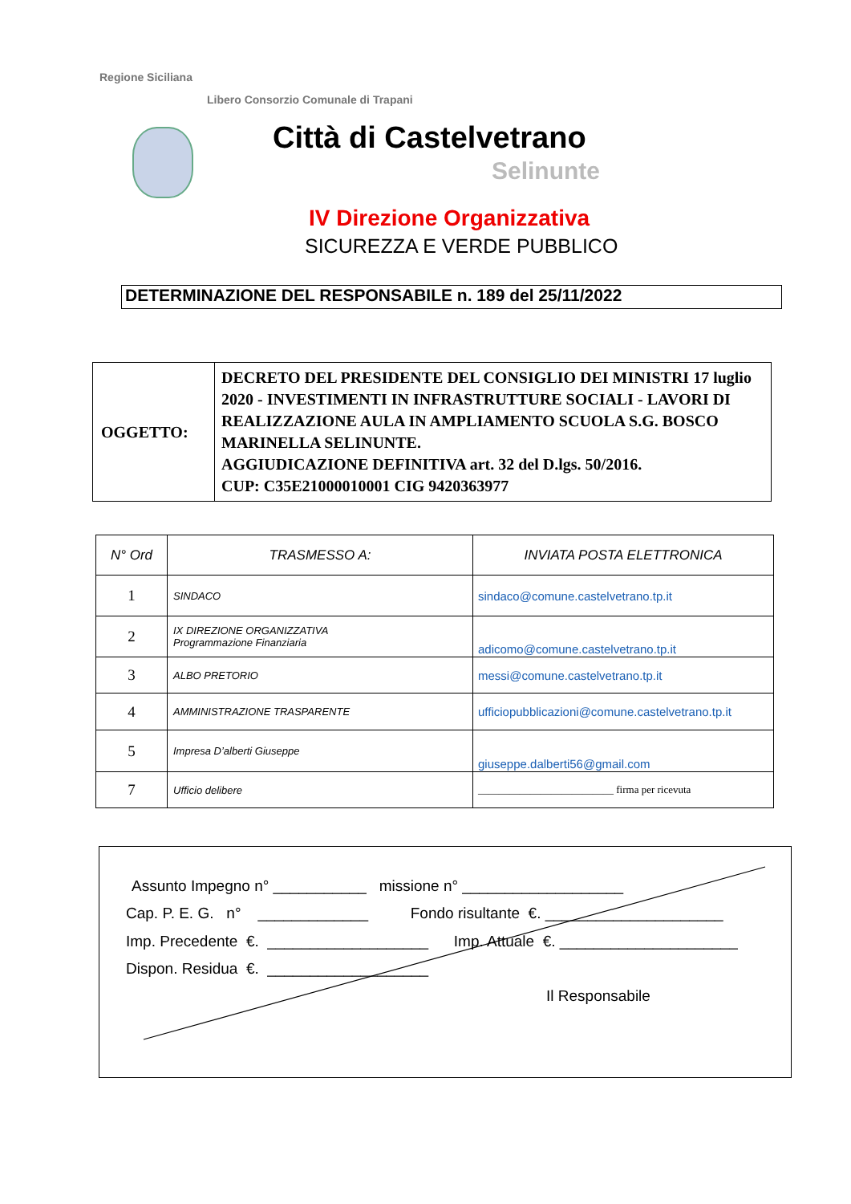Regione Siciliana
Libero Consorzio Comunale di Trapani
Città di Castelvetrano
Selinunte
IV Direzione Organizzativa
SICUREZZA E VERDE PUBBLICO
DETERMINAZIONE DEL RESPONSABILE n. 189 del 25/11/2022
| OGGETTO: | DECRETO DEL PRESIDENTE DEL CONSIGLIO DEI MINISTRI 17 luglio 2020 - INVESTIMENTI IN INFRASTRUTTURE SOCIALI - LAVORI DI REALIZZAZIONE AULA IN AMPLIAMENTO SCUOLA S.G. BOSCO MARINELLA SELINUNTE. AGGIUDICAZIONE DEFINITIVA art. 32 del D.lgs. 50/2016. CUP: C35E21000010001 CIG 9420363977 |
| N° Ord | TRASMESSO A: | INVIATA POSTA ELETTRONICA |
| --- | --- | --- |
| 1 | SINDACO | sindaco@comune.castelvetrano.tp.it |
| 2 | IX DIREZIONE ORGANIZZATIVA Programmazione Finanziaria | adicomo@comune.castelvetrano.tp.it |
| 3 | ALBO PRETORIO | messi@comune.castelvetrano.tp.it |
| 4 | AMMINISTRAZIONE TRASPARENTE | ufficiopubblicazioni@comune.castelvetrano.tp.it |
| 5 | Impresa D’alberti Giuseppe | giuseppe.dalberti56@gmail.com |
| 7 | Ufficio delibere | __________________________ firma per ricevuta |
Assunto Impegno n° ___________ missione n° ___________________
Cap. P. E. G. n° _____________ Fondo risultante €. _____________________
Imp. Precedente €. ___________________ Imp. Attuale €. _____________________
Dispon. Residua €. ___________________
Il Responsabile